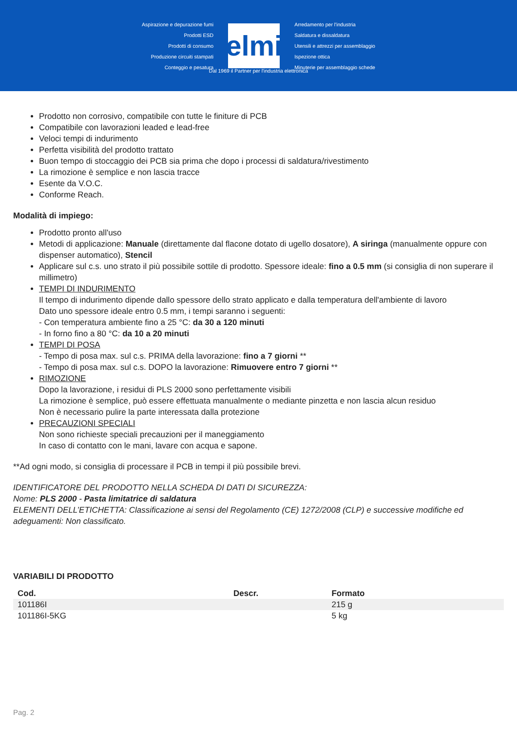Aspirazione e depurazione fumi
Prodotti ESD
Prodotti di consumo
Produzione circuiti stampati
Conteggio e pesatura
elmi
Arredamento per l'industria
Saldatura e dissaldatura
Utensili e attrezzi per assemblaggio
Ispezione ottica
Minuterie per assemblaggio schede
Dal 1969 il Partner per l'industria elettronica
Prodotto non corrosivo, compatibile con tutte le finiture di PCB
Compatibile con lavorazioni leaded e lead-free
Veloci tempi di indurimento
Perfetta visibilità del prodotto trattato
Buon tempo di stoccaggio dei PCB sia prima che dopo i processi di saldatura/rivestimento
La rimozione è semplice e non lascia tracce
Esente da V.O.C.
Conforme Reach.
Modalità di impiego:
Prodotto pronto all'uso
Metodi di applicazione: Manuale (direttamente dal flacone dotato di ugello dosatore), A siringa (manualmente oppure con dispenser automatico), Stencil
Applicare sul c.s. uno strato il più possibile sottile di prodotto. Spessore ideale: fino a 0.5 mm (si consiglia di non superare il millimetro)
TEMPI DI INDURIMENTO
Il tempo di indurimento dipende dallo spessore dello strato applicato e dalla temperatura dell'ambiente di lavoro
Dato uno spessore ideale entro 0.5 mm, i tempi saranno i seguenti:
- Con temperatura ambiente fino a 25 °C: da 30 a 120 minuti
- In forno fino a 80 °C: da 10 a 20 minuti
TEMPI DI POSA
- Tempo di posa max. sul c.s. PRIMA della lavorazione: fino a 7 giorni **
- Tempo di posa max. sul c.s. DOPO la lavorazione: Rimuovere entro 7 giorni **
RIMOZIONE
Dopo la lavorazione, i residui di PLS 2000 sono perfettamente visibili
La rimozione è semplice, può essere effettuata manualmente o mediante pinzetta e non lascia alcun residuo
Non è necessario pulire la parte interessata dalla protezione
PRECAUZIONI SPECIALI
Non sono richieste speciali precauzioni per il maneggiamento
In caso di contatto con le mani, lavare con acqua e sapone.
**Ad ogni modo, si consiglia di processare il PCB in tempi il più possibile brevi.
IDENTIFICATORE DEL PRODOTTO NELLA SCHEDA DI DATI DI SICUREZZA:
Nome: PLS 2000 - Pasta limitatrice di saldatura
ELEMENTI DELL’ETICHETTA: Classificazione ai sensi del Regolamento (CE) 1272/2008 (CLP) e successive modifiche ed adeguamenti: Non classificato.
VARIABILI DI PRODOTTO
| Cod. | Descr. | Formato |
| --- | --- | --- |
| 101186I | | 215 g |
| 101186I-5KG | | 5 kg |
Pag. 2